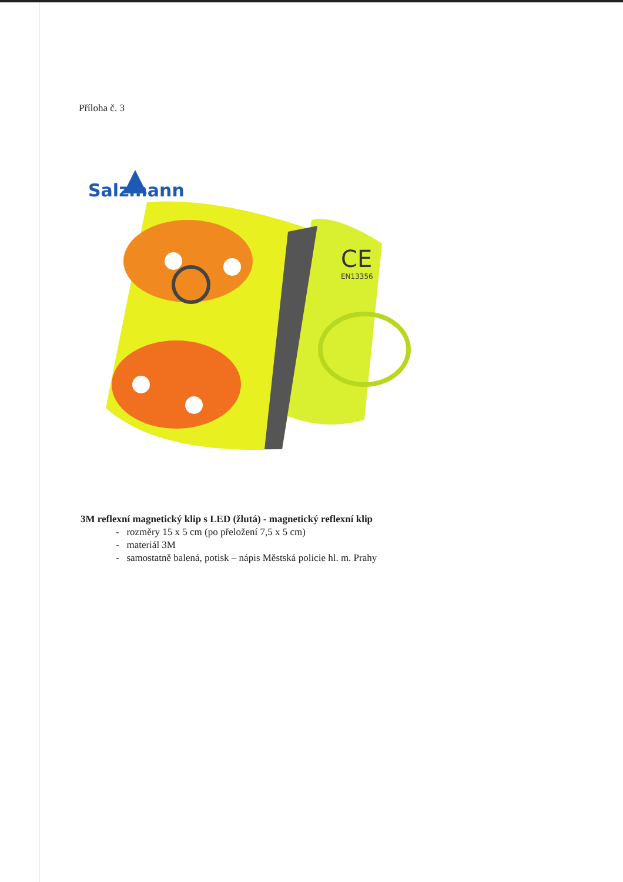Příloha č. 3
Salzmann
CE
EN13356
3M reflexní magnetický klip s LED (žlutá) - magnetický reflexní klip
- rozměry 15 x 5 cm (po přeložení 7,5 x 5 cm)
- materiál 3M
- samostatně balená, potisk – nápis Městská policie hl. m. Prahy